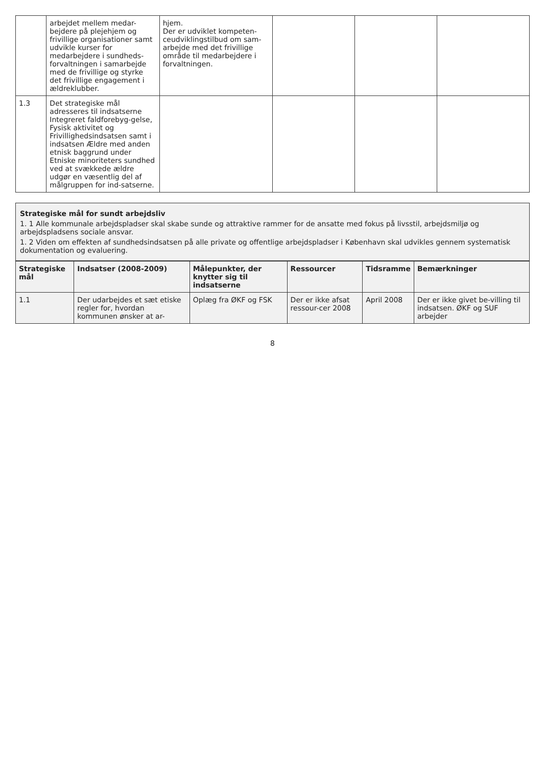| | arbejdet mellem medar-bejdere på plejehjem og frivillige organisationer samt udvikle kurser for medarbejdere i sundheds-forvaltningen i samarbejde med de frivillige og styrke det frivillige engagement i ældreklubber. | hjem. Der er udviklet kompeten-ceudviklingstilbud om sam-arbejde med det frivillige område til medarbejdere i forvaltningen. | | | |
| 1.3 | Det strategiske mål adresseres til indsatserne Integreret faldforebyg-gelse, Fysisk aktivitet og Frivillighedsindsatsen samt i indsatsen Ældre med anden etnisk baggrund under Etniske minoriteters sundhed ved at svækkede ældre udgør en væsentlig del af målgruppen for ind-satserne. | | | | |
Strategiske mål for sundt arbejdsliv
1. 1 Alle kommunale arbejdspladser skal skabe sunde og attraktive rammer for de ansatte med fokus på livsstil, arbejdsmiljø og arbejdspladsens sociale ansvar.
1. 2 Viden om effekten af sundhedsindsatsen på alle private og offentlige arbejdspladser i København skal udvikles gennem systematisk dokumentation og evaluering.
| Strategiske mål | Indsatser (2008-2009) | Målepunkter, der knytter sig til indsatserne | Ressourcer | Tidsramme | Bemærkninger |
| --- | --- | --- | --- | --- | --- |
| 1.1 | Der udarbejdes et sæt etiske regler for, hvordan kommunen ønsker at ar- | Oplæg fra ØKF og FSK | Der er ikke afsat ressour-cer 2008 | April 2008 | Der er ikke givet be-villing til indsatsen. ØKF og SUF arbejder |
8